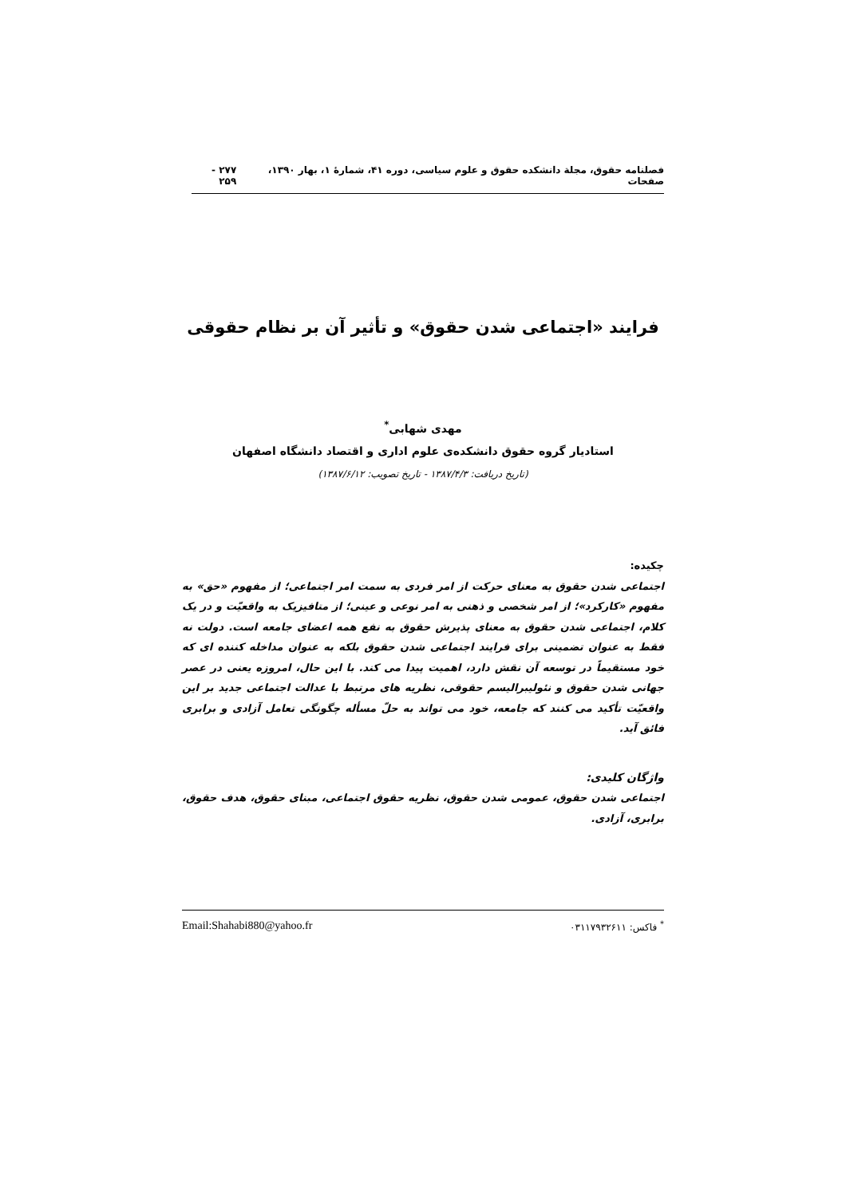فصلنامه حقوق، مجلة دانشكده حقوق و علوم سياسی، دوره ۴۱، شمارهٔ ۱، بهار ۱۳۹۰، صفحات ۲۷۷ - ۲۵۹
فرايند «اجتماعی شدن حقوق» و تأثير آن بر نظام حقوقی
مهدی شهابی<sup>*</sup>
استاديار گروه حقوق دانشكده‌ی علوم اداری و اقتصاد دانشگاه اصفهان
(تاريخ دريافت: ۱۳۸۷/۴/۳ - تاريخ تصويب: ۱۳۸۷/۶/۱۲)
چكيده:
اجتماعی شدن حقوق به معنای حركت از امر فردی به سمت امر اجتماعی؛ از مفهوم «حق» به مفهوم «كاركرد»؛ از امر شخصی و ذهنی به امر نوعی و عينی؛ از متافيزيک به واقعيّت و در يک كلام، اجتماعی شدن حقوق به معنای پذيرش حقوق به نفع همه اعضای جامعه است. دولت نه فقط به عنوان تضمينی برای فرايند اجتماعی شدن حقوق بلكه به عنوان مداخله كننده ای كه خود مستقيماً در توسعه آن نقش دارد، اهميت پيدا می كند. با اين حال، امروزه يعنی در عصر جهانی شدن حقوق و نئوليبراليسم حقوقی، نظريه های مرتبط با عدالت اجتماعی جديد بر اين واقعيّت تأكيد می كنند كه جامعه، خود می تواند به حلّ مسأله چگونگی تعامل آزادی و برابری فائق آيد.
واژگان كليدی:
اجتماعی شدن حقوق، عمومی شدن حقوق، نظريه حقوق اجتماعی، مبنای حقوق، هدف حقوق، برابری، آزادی.
<sup>*</sup> فاكس: ۰۳۱۱۷۹۳۲۶۱۱ Email:Shahabi880@yahoo.fr